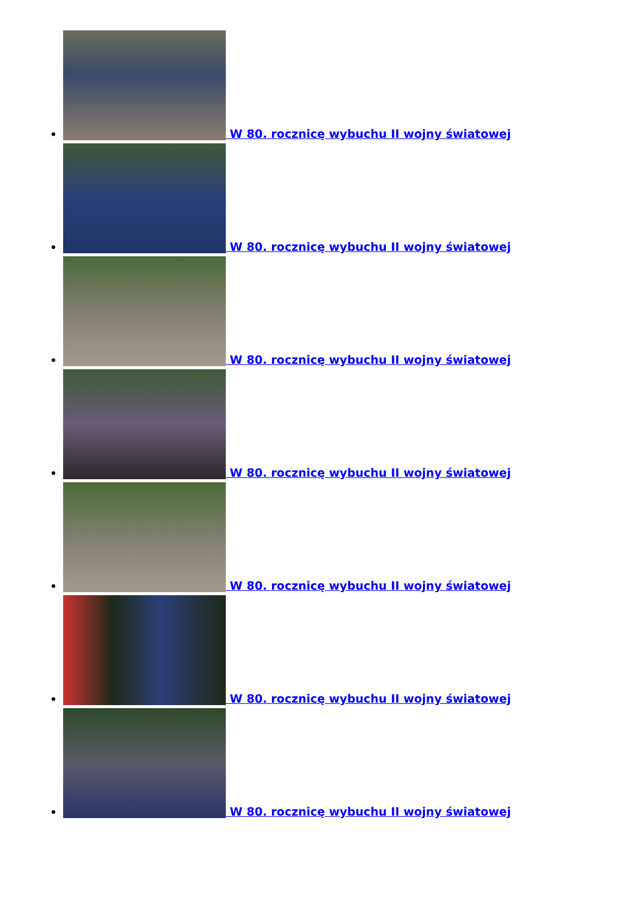W 80. rocznicę wybuchu II wojny światowej
W 80. rocznicę wybuchu II wojny światowej
W 80. rocznicę wybuchu II wojny światowej
W 80. rocznicę wybuchu II wojny światowej
W 80. rocznicę wybuchu II wojny światowej
W 80. rocznicę wybuchu II wojny światowej
W 80. rocznicę wybuchu II wojny światowej